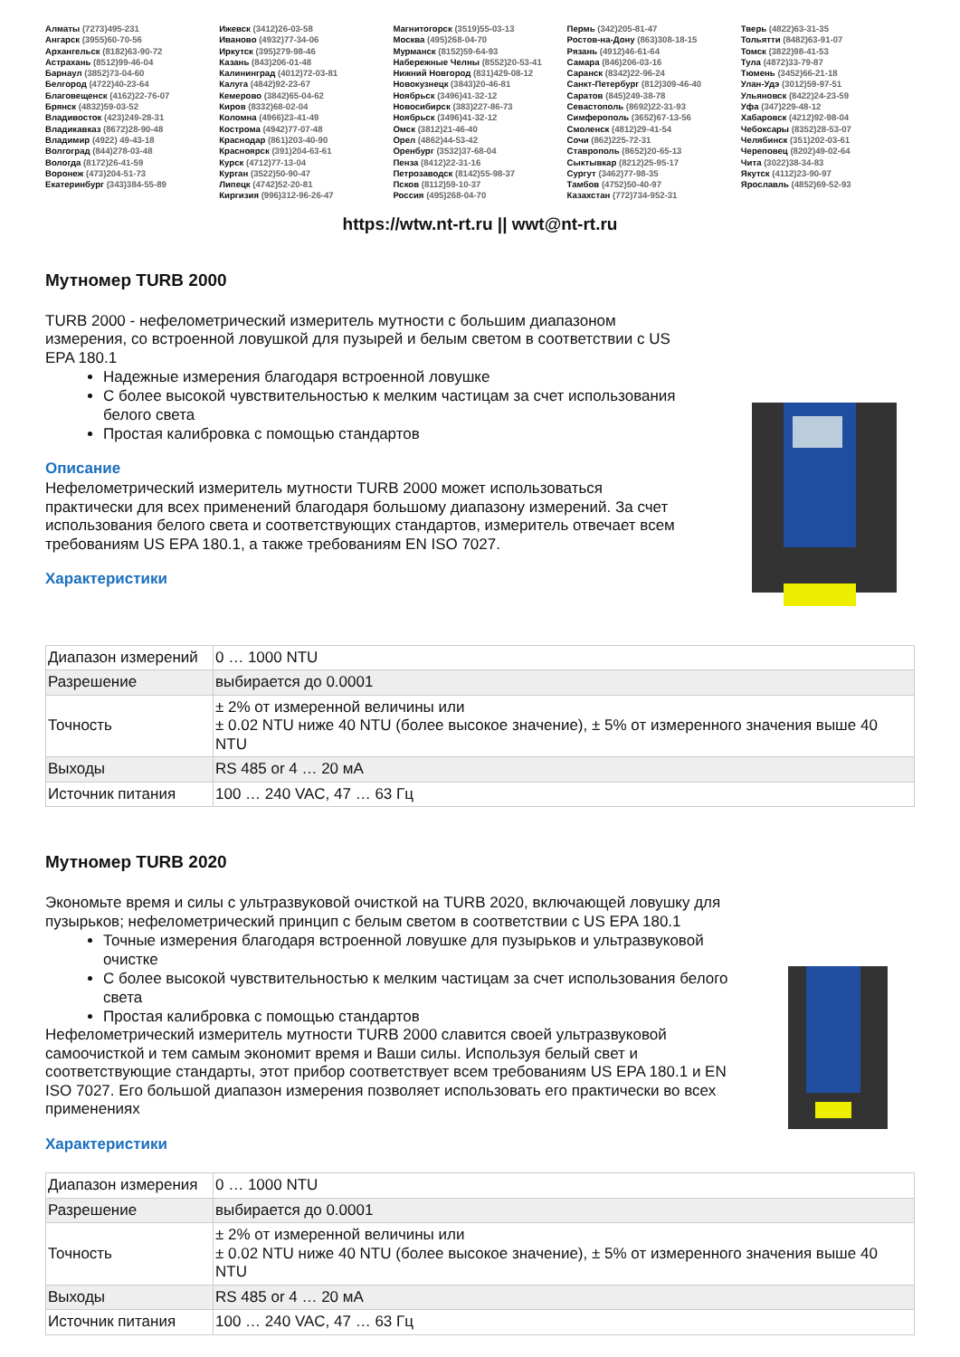Алматы (7273)495-231
Ангарск (3955)60-70-56
Архангельск (8182)63-90-72
Астрахань (8512)99-46-04
Барнаул (3852)73-04-60
Белгород (4722)40-23-64
Благовещенск (4162)22-76-07
Брянск (4832)59-03-52
Владивосток (423)249-28-31
Владикавказ (8672)28-90-48
Владимир (4922) 49-43-18
Волгоград (844)278-03-48
Вологда (8172)26-41-59
Воронеж (473)204-51-73
Екатеринбург (343)384-55-89
Ижевск (3412)26-03-58
Иваново (4932)77-34-06
Иркутск (395)279-98-46
Казань (843)206-01-48
Калининград (4012)72-03-81
Калуга (4842)92-23-67
Кемерово (3842)65-04-62
Киров (8332)68-02-04
Коломна (4966)23-41-49
Кострома (4942)77-07-48
Краснодар (861)203-40-90
Красноярск (391)204-63-61
Курск (4712)77-13-04
Курган (3522)50-90-47
Липецк (4742)52-20-81
Киргизия (996)312-96-26-47
Магнитогорск (3519)55-03-13
Москва (495)268-04-70
Мурманск (8152)59-64-93
Набережные Челны (8552)20-53-41
Нижний Новгород (831)429-08-12
Новокузнецк (3843)20-46-81
Ноябрьск (3496)41-32-12
Новосибирск (383)227-86-73
Ноябрьск (3496)41-32-12
Омск (3812)21-46-40
Орел (4862)44-53-42
Оренбург (3532)37-68-04
Пенза (8412)22-31-16
Петрозаводск (8142)55-98-37
Псков (8112)59-10-37
Россия (495)268-04-70
Пермь (342)205-81-47
Ростов-на-Дону (863)308-18-15
Рязань (4912)46-61-64
Самара (846)206-03-16
Саранск (8342)22-96-24
Санкт-Петербург (812)309-46-40
Саратов (845)249-38-78
Севастополь (8692)22-31-93
Симферополь (3652)67-13-56
Смоленск (4812)29-41-54
Сочи (862)225-72-31
Ставрополь (8652)20-65-13
Сыктывкар (8212)25-95-17
Сургут (3462)77-98-35
Тамбов (4752)50-40-97
Казахстан (772)734-952-31
Тверь (4822)63-31-35
Тольятти (8482)63-91-07
Томск (3822)98-41-53
Тула (4872)33-79-87
Тюмень (3452)66-21-18
Улан-Удэ (3012)59-97-51
Ульяновск (8422)24-23-59
Уфа (347)229-48-12
Хабаровск (4212)92-98-04
Чебоксары (8352)28-53-07
Челябинск (351)202-03-61
Череповец (8202)49-02-64
Чита (3022)38-34-83
Якутск (4112)23-90-97
Ярославль (4852)69-52-93
https://wtw.nt-rt.ru || wwt@nt-rt.ru
Мутномер TURB 2000
TURB 2000 - нефелометрический измеритель мутности с большим диапазоном измерения, со встроенной ловушкой для пузырей и белым светом в соответствии с US EPA 180.1
Надежные измерения благодаря встроенной ловушке
С более высокой чувствительностью к мелким частицам за счет использования белого света
Простая калибровка с помощью стандартов
Описание
Нефелометрический измеритель мутности TURB 2000 может использоваться практически для всех применений благодаря большому диапазону измерений. За счет использования белого света и соответствующих стандартов, измеритель отвечает всем требованиям US EPA 180.1, а также требованиям EN ISO 7027.
Характеристики
| Диапазон измерений | 0 … 1000 NTU |
| Разрешение | выбирается до 0.0001 |
| Точность | ± 2% от измеренной величины или ± 0.02 NTU ниже 40 NTU (более высокое значение), ± 5% от измеренного значения выше 40 NTU |
| Выходы | RS 485 or 4 … 20 мА |
| Источник питания | 100 … 240 VAC, 47 … 63 Гц |
Мутномер TURB 2020
Экономьте время и силы с ультразвуковой очисткой на TURB 2020, включающей ловушку для пузырьков; нефелометрический принцип с белым светом в соответствии с US EPA 180.1
Точные измерения благодаря встроенной ловушке для пузырьков и ультразвуковой очистке
С более высокой чувствительностью к мелким частицам за счет использования белого света
Простая калибровка с помощью стандартов
Нефелометрический измеритель мутности TURB 2000 славится своей ультразвуковой самоочисткой и тем самым экономит время и Ваши силы. Используя белый свет и соответствующие стандарты, этот прибор соответствует всем требованиям US EPA 180.1 и EN ISO 7027. Его большой диапазон измерения позволяет использовать его практически во всех применениях
Характеристики
| Диапазон измерения | 0 … 1000 NTU |
| Разрешение | выбирается до 0.0001 |
| Точность | ± 2% от измеренной величины или ± 0.02 NTU ниже 40 NTU (более высокое значение), ± 5% от измеренного значения выше 40 NTU |
| Выходы | RS 485 or 4 … 20 мА |
| Источник питания | 100 … 240 VAC, 47 … 63 Гц |